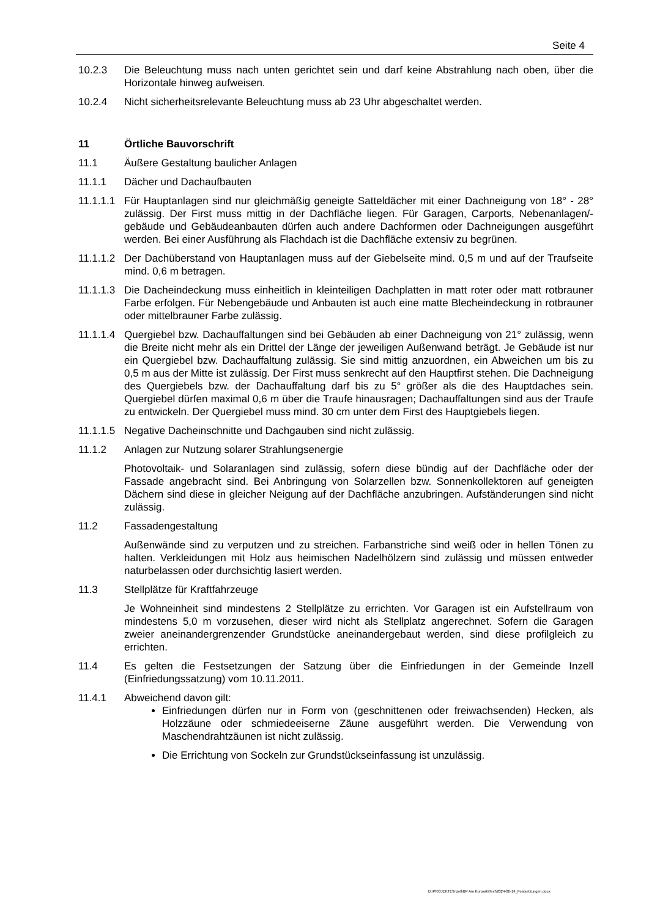Seite 4
10.2.3 Die Beleuchtung muss nach unten gerichtet sein und darf keine Abstrahlung nach oben, über die Horizontale hinweg aufweisen.
10.2.4 Nicht sicherheitsrelevante Beleuchtung muss ab 23 Uhr abgeschaltet werden.
11 Örtliche Bauvorschrift
11.1 Äußere Gestaltung baulicher Anlagen
11.1.1 Dächer und Dachaufbauten
11.1.1.1
Für Hauptanlagen sind nur gleichmäßig geneigte Satteldächer mit einer Dachneigung von 18° - 28° zulässig. Der First muss mittig in der Dachfläche liegen. Für Garagen, Carports, Nebenanlagen/-gebäude und Gebäudeanbauten dürfen auch andere Dachformen oder Dachneigungen ausgeführt werden. Bei einer Ausführung als Flachdach ist die Dachfläche extensiv zu begrünen.
11.1.1.2
Der Dachüberstand von Hauptanlagen muss auf der Giebelseite mind. 0,5 m und auf der Traufseite mind. 0,6 m betragen.
11.1.1.3
Die Dacheindeckung muss einheitlich in kleinteiligen Dachplatten in matt roter oder matt rotbrauner Farbe erfolgen. Für Nebengebäude und Anbauten ist auch eine matte Blecheindeckung in rotbrauner oder mittelbrauner Farbe zulässig.
11.1.1.4
Quergiebel bzw. Dachauffaltungen sind bei Gebäuden ab einer Dachneigung von 21° zulässig, wenn die Breite nicht mehr als ein Drittel der Länge der jeweiligen Außenwand beträgt. Je Gebäude ist nur ein Quergiebel bzw. Dachauffaltung zulässig. Sie sind mittig anzuordnen, ein Abweichen um bis zu 0,5 m aus der Mitte ist zulässig. Der First muss senkrecht auf den Hauptfirst stehen. Die Dachneigung des Quergiebels bzw. der Dachauffaltung darf bis zu 5° größer als die des Hauptdaches sein. Quergiebel dürfen maximal 0,6 m über die Traufe hinausragen; Dachauffaltungen sind aus der Traufe zu entwickeln. Der Quergiebel muss mind. 30 cm unter dem First des Hauptgiebels liegen.
11.1.1.5
Negative Dacheinschnitte und Dachgauben sind nicht zulässig.
11.1.2 Anlagen zur Nutzung solarer Strahlungsenergie
Photovoltaik- und Solaranlagen sind zulässig, sofern diese bündig auf der Dachfläche oder der Fassade angebracht sind. Bei Anbringung von Solarzellen bzw. Sonnenkollektoren auf geneigten Dächern sind diese in gleicher Neigung auf der Dachfläche anzubringen. Aufständerungen sind nicht zulässig.
11.2 Fassadengestaltung
Außenwände sind zu verputzen und zu streichen. Farbanstriche sind weiß oder in hellen Tönen zu halten. Verkleidungen mit Holz aus heimischen Nadelhölzern sind zulässig und müssen entweder naturbelassen oder durchsichtig lasiert werden.
11.3 Stellplätze für Kraftfahrzeuge
Je Wohneinheit sind mindestens 2 Stellplätze zu errichten. Vor Garagen ist ein Aufstellraum von mindestens 5,0 m vorzusehen, dieser wird nicht als Stellplatz angerechnet. Sofern die Garagen zweier aneinandergrenzender Grundstücke aneinandergebaut werden, sind diese profilgleich zu errichten.
11.4 Es gelten die Festsetzungen der Satzung über die Einfriedungen in der Gemeinde Inzell (Einfriedungssatzung) vom 10.11.2011.
11.4.1 Abweichend davon gilt:
Einfriedungen dürfen nur in Form von (geschnittenen oder freiwachsenden) Hecken, als Holzzäune oder schmiedeeiserne Zäune ausgeführt werden. Die Verwendung von Maschendrahtzäunen ist nicht zulässig.
Die Errichtung von Sockeln zur Grundstückseinfassung ist unzulässig.
D:\PROJEKTE\Inzell\BP Am Kurpark\Text\2024-06-14_Festsetzungen.docx